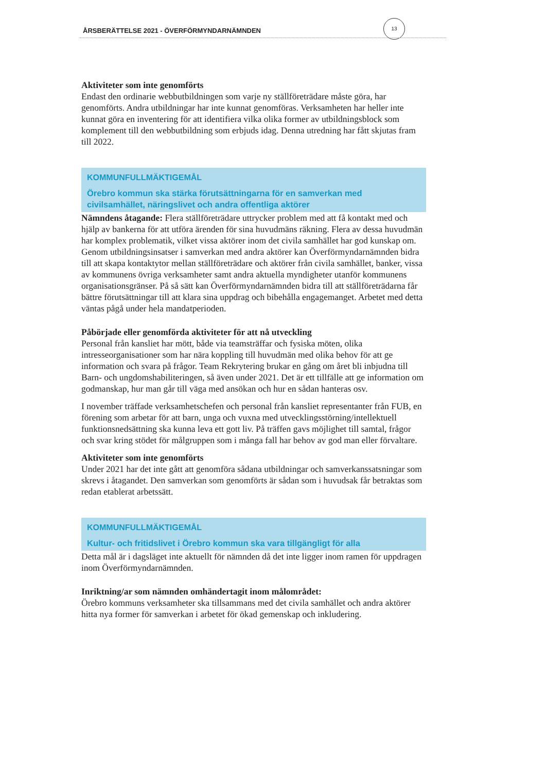13
ÅRSBERÄTTELSE 2021 - ÖVERFÖRMYNDARNÄMNDEN
Aktiviteter som inte genomförts
Endast den ordinarie webbutbildningen som varje ny ställföreträdare måste göra, har genomförts. Andra utbildningar har inte kunnat genomföras. Verksamheten har heller inte kunnat göra en inventering för att identifiera vilka olika former av utbildningsblock som komplement till den webbutbildning som erbjuds idag. Denna utredning har fått skjutas fram till 2022.
KOMMUNFULLMÄKTIGEMÅL
Örebro kommun ska stärka förutsättningarna för en samverkan med civilsamhället, näringslivet och andra offentliga aktörer
Nämndens åtagande: Flera ställföreträdare uttrycker problem med att få kontakt med och hjälp av bankerna för att utföra ärenden för sina huvudmäns räkning. Flera av dessa huvudmän har komplex problematik, vilket vissa aktörer inom det civila samhället har god kunskap om. Genom utbildningsinsatser i samverkan med andra aktörer kan Överförmyndarnämnden bidra till att skapa kontaktytor mellan ställföreträdare och aktörer från civila samhället, banker, vissa av kommunens övriga verksamheter samt andra aktuella myndigheter utanför kommunens organisationsgränser. På så sätt kan Överförmyndarnämnden bidra till att ställföreträdarna får bättre förutsättningar till att klara sina uppdrag och bibehålla engagemanget. Arbetet med detta väntas pågå under hela mandatperioden.
Påbörjade eller genomförda aktiviteter för att nå utveckling
Personal från kansliet har mött, både via teamsträffar och fysiska möten, olika intresseorganisationer som har nära koppling till huvudmän med olika behov för att ge information och svara på frågor. Team Rekrytering brukar en gång om året bli inbjudna till Barn- och ungdomshabiliteringen, så även under 2021. Det är ett tillfälle att ge information om godmanskap, hur man går till väga med ansökan och hur en sådan hanteras osv.
I november träffade verksamhetschefen och personal från kansliet representanter från FUB, en förening som arbetar för att barn, unga och vuxna med utvecklingsstörning/intellektuell funktionsnedsättning ska kunna leva ett gott liv. På träffen gavs möjlighet till samtal, frågor och svar kring stödet för målgruppen som i många fall har behov av god man eller förvaltare.
Aktiviteter som inte genomförts
Under 2021 har det inte gått att genomföra sådana utbildningar och samverkanssatsningar som skrevs i åtagandet. Den samverkan som genomförts är sådan som i huvudsak får betraktas som redan etablerat arbetssätt.
KOMMUNFULLMÄKTIGEMÅL
Kultur- och fritidslivet i Örebro kommun ska vara tillgängligt för alla
Detta mål är i dagsläget inte aktuellt för nämnden då det inte ligger inom ramen för uppdragen inom Överförmyndarnämnden.
Inriktning/ar som nämnden omhändertagit inom målområdet:
Örebro kommuns verksamheter ska tillsammans med det civila samhället och andra aktörer hitta nya former för samverkan i arbetet för ökad gemenskap och inkludering.